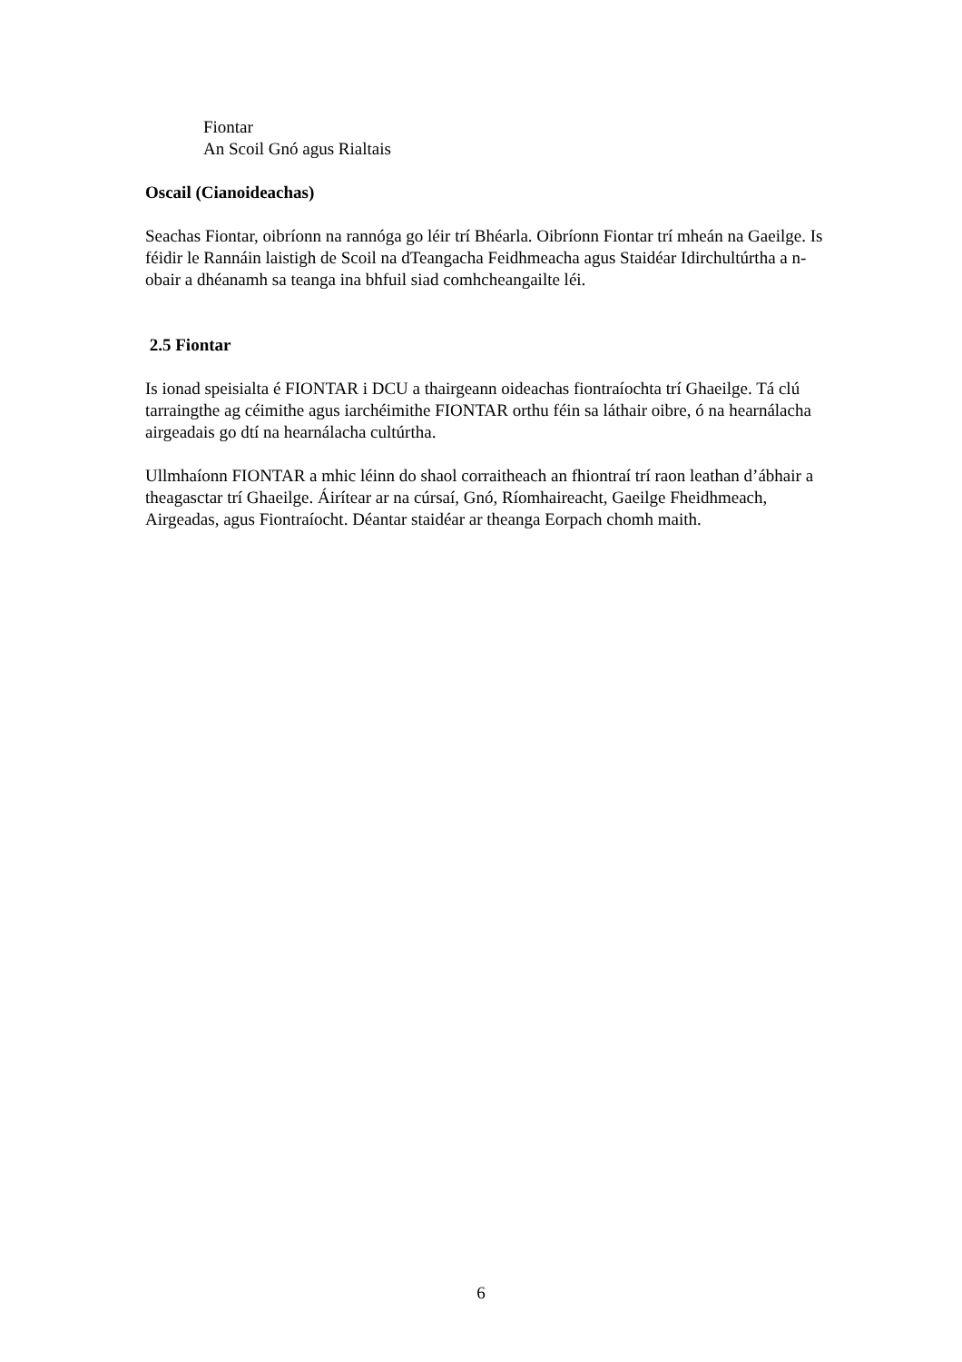Fiontar
An Scoil Gnó agus Rialtais
Oscail (Cianoideachas)
Seachas Fiontar, oibríonn na rannóga go léir trí Bhéarla. Oibríonn Fiontar trí mheán na Gaeilge. Is féidir le Rannáin laistigh de Scoil na dTeangacha Feidhmeacha agus Staidéar Idirchultúrtha a n-obair a dhéanamh sa teanga ina bhfuil siad comhcheangailte léi.
2.5 Fiontar
Is ionad speisialta é FIONTAR i DCU a thairgeann oideachas fiontraíochta trí Ghaeilge. Tá clú tarraingthe ag céimithe agus iarchéimithe FIONTAR orthu féin sa láthair oibre, ó na hearnálacha airgeadais go dtí na hearnálacha cultúrtha.
Ullmhaíonn FIONTAR a mhic léinn do shaol corraitheach an fhiontraí trí raon leathan d’ábhair a theagasctar trí Ghaeilge. Áirítear ar na cúrsaí, Gnó, Ríomhaireacht, Gaeilge Fheidhmeach, Airgeadas, agus Fiontraíocht. Déantar staidéar ar theanga Eorpach chomh maith.
6